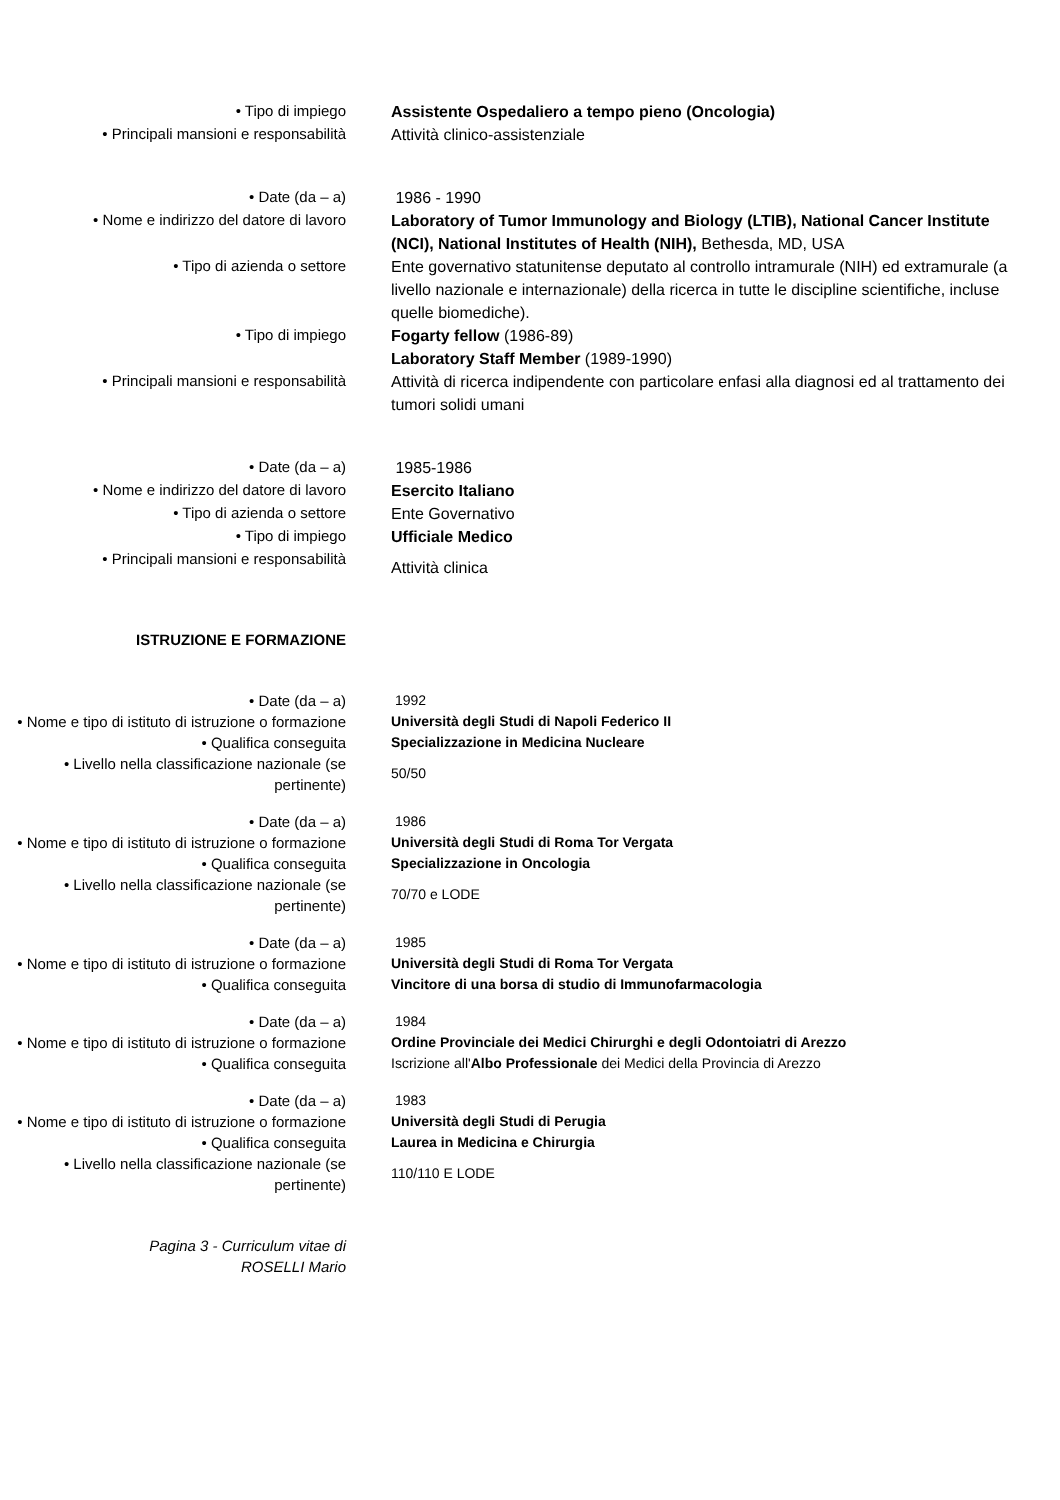| • Tipo di impiego | Assistente Ospedaliero a tempo pieno (Oncologia) |
| • Principali mansioni e responsabilità | Attività clinico-assistenziale |
| • Date (da – a) | 1986 - 1990 |
| • Nome e indirizzo del datore di lavoro | Laboratory of Tumor Immunology and Biology (LTIB), National Cancer Institute (NCI), National Institutes of Health (NIH), Bethesda, MD, USA |
| • Tipo di azienda o settore | Ente governativo statunitense deputato al controllo intramurale (NIH) ed extramurale (a livello nazionale e internazionale) della ricerca in tutte le discipline scientifiche, incluse quelle biomediche). |
| • Tipo di impiego | Fogarty fellow (1986-89) Laboratory Staff Member (1989-1990) |
| • Principali mansioni e responsabilità | Attività di ricerca indipendente con particolare enfasi alla diagnosi ed al trattamento dei tumori solidi umani |
| • Date (da – a) | 1985-1986 |
| • Nome e indirizzo del datore di lavoro | Esercito Italiano |
| • Tipo di azienda o settore | Ente Governativo |
| • Tipo di impiego | Ufficiale Medico |
| • Principali mansioni e responsabilità | Attività clinica |
| ISTRUZIONE E FORMAZIONE | |
| • Date (da – a) | 1992 |
| • Nome e tipo di istituto di istruzione o formazione | Università degli Studi di Napoli Federico II |
| • Qualifica conseguita | Specializzazione in Medicina Nucleare |
| • Livello nella classificazione nazionale (se pertinente) | 50/50 |
| • Date (da – a) | 1986 |
| • Nome e tipo di istituto di istruzione o formazione | Università degli Studi di Roma Tor Vergata |
| • Qualifica conseguita | Specializzazione in Oncologia |
| • Livello nella classificazione nazionale (se pertinente) | 70/70 e LODE |
| • Date (da – a) | 1985 |
| • Nome e tipo di istituto di istruzione o formazione | Università degli Studi di Roma Tor Vergata |
| • Qualifica conseguita | Vincitore di una borsa di studio di Immunofarmacologia |
| • Date (da – a) | 1984 |
| • Nome e tipo di istituto di istruzione o formazione | Ordine Provinciale dei Medici Chirurghi e degli Odontoiatri di Arezzo |
| • Qualifica conseguita | Iscrizione all' Albo Professionale dei Medici della Provincia di Arezzo |
| • Date (da – a) | 1983 |
| • Nome e tipo di istituto di istruzione o formazione | Università degli Studi di Perugia |
| • Qualifica conseguita | Laurea in Medicina e Chirurgia |
| • Livello nella classificazione nazionale (se pertinente) | 110/110 E LODE |
| Pagina 3 - Curriculum vitae di ROSELLI Mario | |